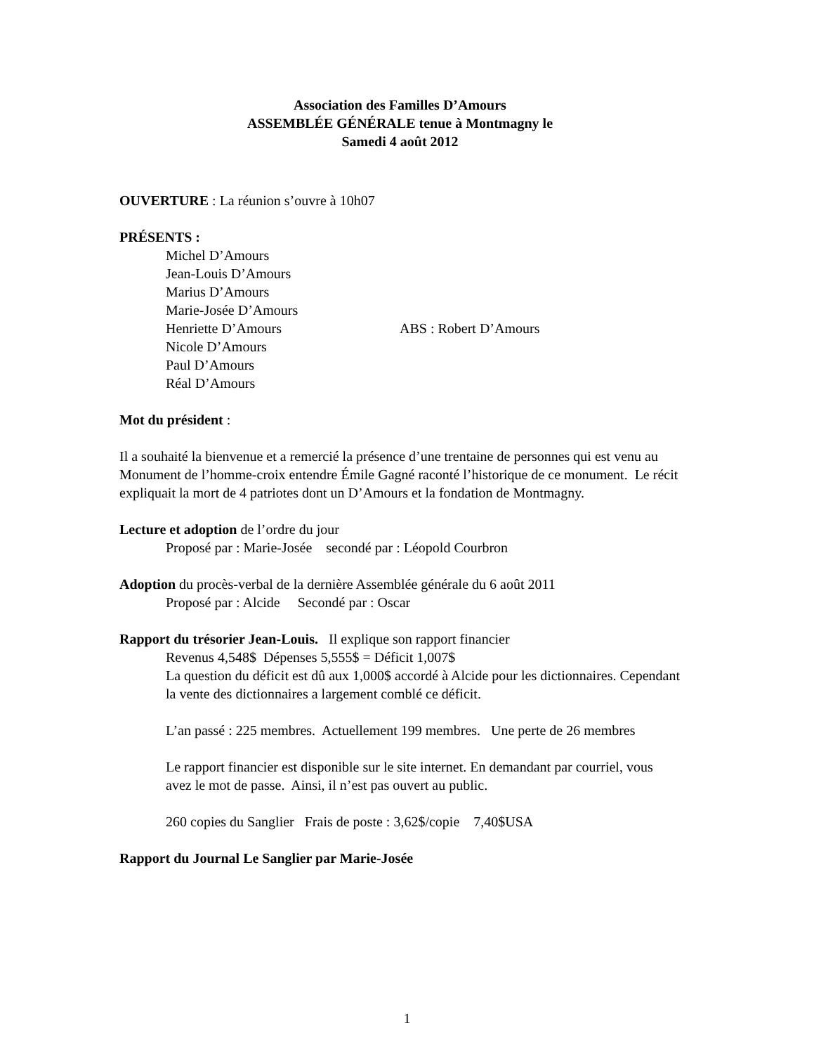Association des Familles D’Amours
ASSEMBLÉE GÉNÉRALE tenue à Montmagny le
Samedi 4 août 2012
OUVERTURE : La réunion s’ouvre à 10h07
PRÉSENTS :
Michel D’Amours
Jean-Louis D’Amours
Marius D’Amours
Marie-Josée D’Amours
Henriette D’Amours ABS : Robert D’Amours
Nicole D’Amours
Paul D’Amours
Réal D’Amours
Mot du président :
Il a souhaité la bienvenue et a remercié la présence d’une trentaine de personnes qui est venu au Monument de l’homme-croix entendre Émile Gagné raconté l’historique de ce monument. Le récit expliquait la mort de 4 patriotes dont un D’Amours et la fondation de Montmagny.
Lecture et adoption de l’ordre du jour
Proposé par : Marie-Josée secondé par : Léopold Courbron
Adoption du procès-verbal de la dernière Assemblée générale du 6 août 2011
Proposé par : Alcide Secondé par : Oscar
Rapport du trésorier Jean-Louis. Il explique son rapport financier
Revenus 4,548$ Dépenses 5,555$ = Déficit 1,007$
La question du déficit est dû aux 1,000$ accordé à Alcide pour les dictionnaires. Cependant la vente des dictionnaires a largement comblé ce déficit.
L’an passé : 225 membres. Actuellement 199 membres. Une perte de 26 membres
Le rapport financier est disponible sur le site internet. En demandant par courriel, vous avez le mot de passe. Ainsi, il n’est pas ouvert au public.
260 copies du Sanglier Frais de poste : 3,62$/copie 7,40$USA
Rapport du Journal Le Sanglier par Marie-Josée
1